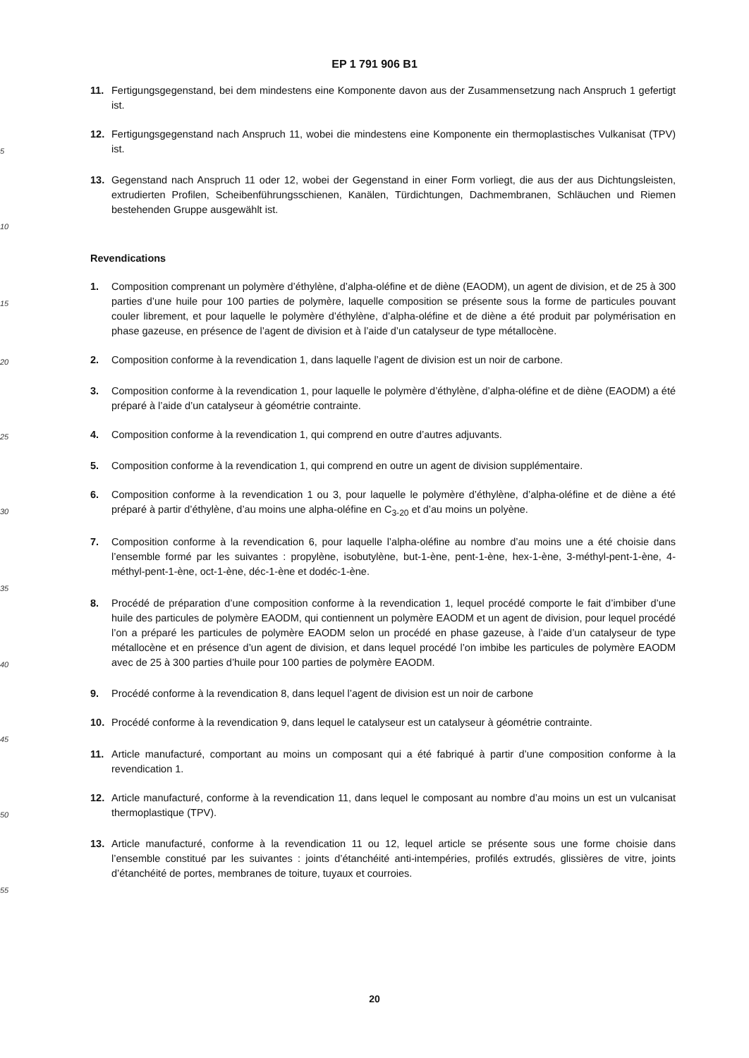EP 1 791 906 B1
11. Fertigungsgegenstand, bei dem mindestens eine Komponente davon aus der Zusammensetzung nach Anspruch 1 gefertigt ist.
5
12. Fertigungsgegenstand nach Anspruch 11, wobei die mindestens eine Komponente ein thermoplastisches Vulkanisat (TPV) ist.
13. Gegenstand nach Anspruch 11 oder 12, wobei der Gegenstand in einer Form vorliegt, die aus der aus Dichtungsleisten, extrudierten Profilen, Scheibenführungsschienen, Kanälen, Türdichtungen, Dachmembranen, Schläuchen und Riemen bestehenden Gruppe ausgewählt ist.
10
Revendications
15
1. Composition comprenant un polymère d’éthylène, d’alpha-oléfine et de diène (EAODM), un agent de division, et de 25 à 300 parties d’une huile pour 100 parties de polymère, laquelle composition se présente sous la forme de particules pouvant couler librement, et pour laquelle le polymère d’éthylène, d’alpha-oléfine et de diène a été produit par polymérisation en phase gazeuse, en présence de l’agent de division et à l’aide d’un catalyseur de type métallocène.
20
2. Composition conforme à la revendication 1, dans laquelle l’agent de division est un noir de carbone.
3. Composition conforme à la revendication 1, pour laquelle le polymère d’éthylène, d’alpha-oléfine et de diène (EAODM) a été préparé à l’aide d’un catalyseur à géométrie contrainte.
25
4. Composition conforme à la revendication 1, qui comprend en outre d’autres adjuvants.
5. Composition conforme à la revendication 1, qui comprend en outre un agent de division supplémentaire.
30
6. Composition conforme à la revendication 1 ou 3, pour laquelle le polymère d’éthylène, d’alpha-oléfine et de diène a été préparé à partir d’éthylène, d’au moins une alpha-oléfine en C<sub>3-20</sub> et d’au moins un polyène.
7. Composition conforme à la revendication 6, pour laquelle l’alpha-oléfine au nombre d’au moins une a été choisie dans l’ensemble formé par les suivantes : propylène, isobutylène, but-1-ène, pent-1-ène, hex-1-ène, 3-méthyl-pent-1-ène, 4-méthyl-pent-1-ène, oct-1-ène, déc-1-ène et dodéc-1-ène.
35
40
8. Procédé de préparation d’une composition conforme à la revendication 1, lequel procédé comporte le fait d’imbiber d’une huile des particules de polymère EAODM, qui contiennent un polymère EAODM et un agent de division, pour lequel procédé l’on a préparé les particules de polymère EAODM selon un procédé en phase gazeuse, à l’aide d’un catalyseur de type métallocène et en présence d’un agent de division, et dans lequel procédé l’on imbibe les particules de polymère EAODM avec de 25 à 300 parties d’huile pour 100 parties de polymère EAODM.
9. Procédé conforme à la revendication 8, dans lequel l’agent de division est un noir de carbone
10. Procédé conforme à la revendication 9, dans lequel le catalyseur est un catalyseur à géométrie contrainte.
45
11. Article manufacturé, comportant au moins un composant qui a été fabriqué à partir d’une composition conforme à la revendication 1.
50
12. Article manufacturé, conforme à la revendication 11, dans lequel le composant au nombre d’au moins un est un vulcanisat thermoplastique (TPV).
13. Article manufacturé, conforme à la revendication 11 ou 12, lequel article se présente sous une forme choisie dans l’ensemble constitué par les suivantes : joints d’étanchéité anti-intempéries, profilés extrudés, glissières de vitre, joints d’étanchéité de portes, membranes de toiture, tuyaux et courroies.
55
20